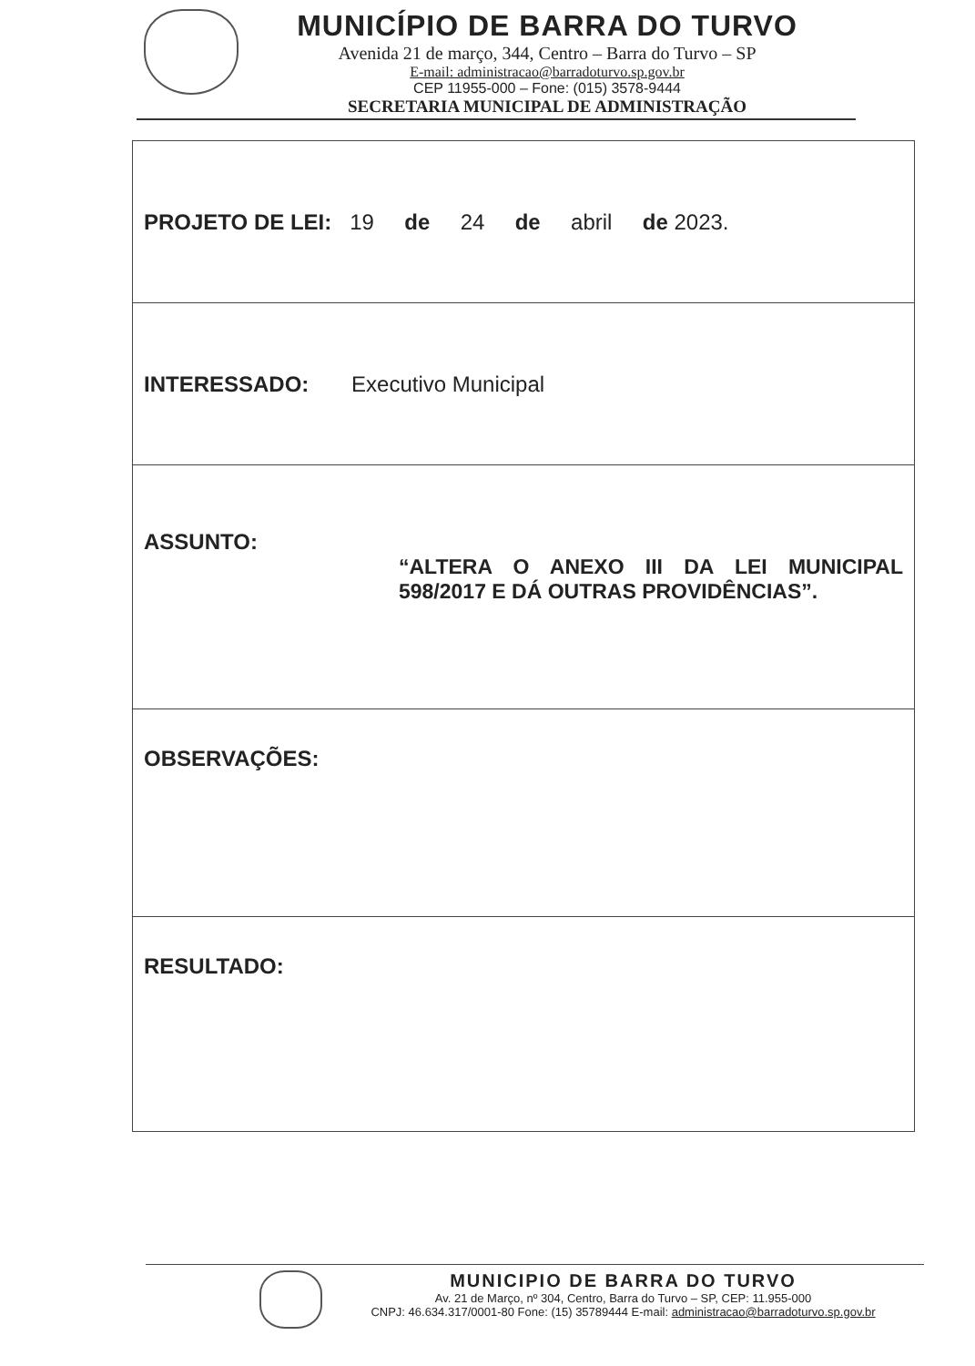MUNICÍPIO DE BARRA DO TURVO
Avenida 21 de março, 344, Centro – Barra do Turvo – SP
E-mail: administracao@barradoturvo.sp.gov.br
CEP 11955-000 – Fone: (015) 3578-9444
SECRETARIA MUNICIPAL DE ADMINISTRAÇÃO
| PROJETO DE LEI: 19 de 24 de abril de 2023. |
| INTERESSADO: Executivo Municipal |
| ASSUNTO: “ALTERA O ANEXO III DA LEI MUNICIPAL 598/2017 E DÁ OUTRAS PROVIDÊNCIAS”. |
| OBSERVAÇÕES: |
| RESULTADO: |
MUNICIPIO DE BARRA DO TURVO
Av. 21 de Março, nº 304, Centro, Barra do Turvo – SP, CEP: 11.955-000
CNPJ: 46.634.317/0001-80 Fone: (15) 35789444 E-mail: administracao@barradoturvo.sp.gov.br